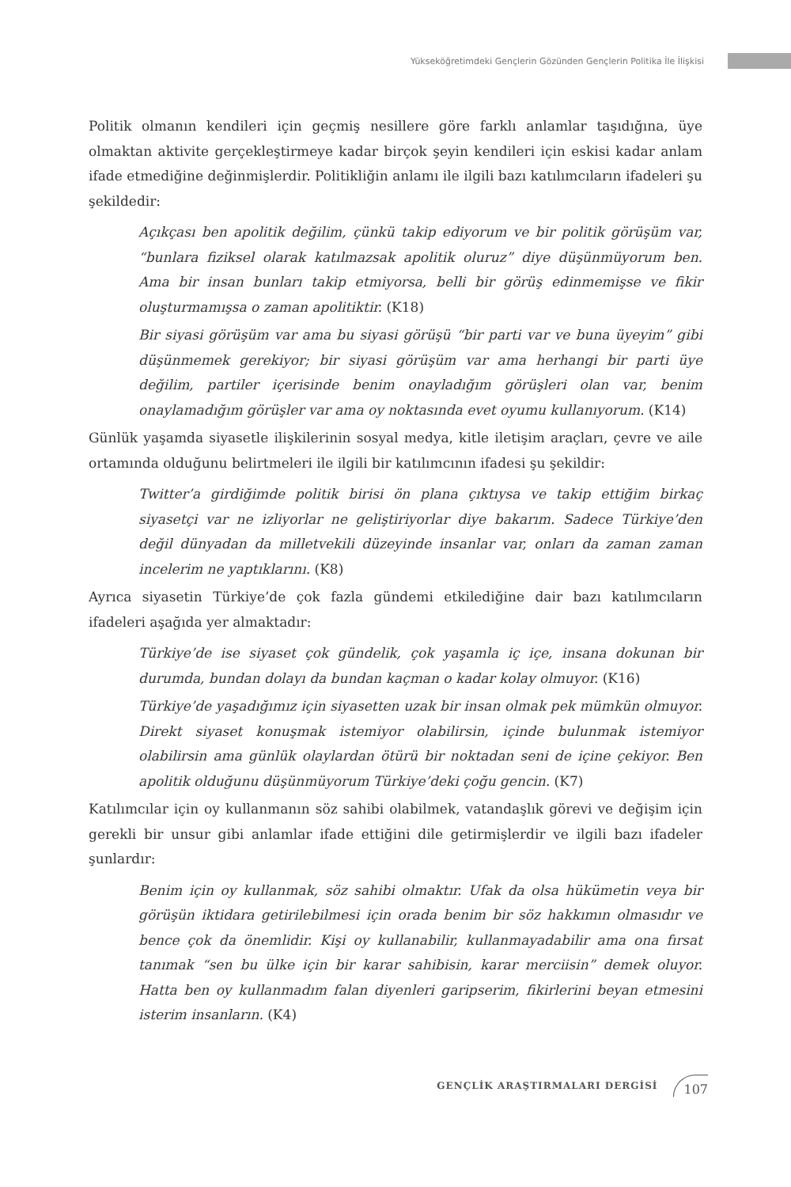Yükseköğretimdeki Gençlerin Gözünden Gençlerin Politika İle İlişkisi
Politik olmanın kendileri için geçmiş nesillere göre farklı anlamlar taşıdığına, üye olmaktan aktivite gerçekleştirmeye kadar birçok şeyin kendileri için eskisi kadar anlam ifade etmediğine değinmişlerdir. Politikliğin anlamı ile ilgili bazı katılımcıların ifadeleri şu şekildedir:
Açıkçası ben apolitik değilim, çünkü takip ediyorum ve bir politik görüşüm var, “bunlara fiziksel olarak katılmazsak apolitik oluruz” diye düşünmüyorum ben. Ama bir insan bunları takip etmiyorsa, belli bir görüş edinmemişse ve fikir oluşturmamışsa o zaman apolitiktir. (K18)
Bir siyasi görüşüm var ama bu siyasi görüşü “bir parti var ve buna üyeyim” gibi düşünmemek gerekiyor; bir siyasi görüşüm var ama herhangi bir parti üye değilim, partiler içerisinde benim onayladığım görüşleri olan var, benim onaylamadığım görüşler var ama oy noktasında evet oyumu kullanıyorum. (K14)
Günlük yaşamda siyasetle ilişkilerinin sosyal medya, kitle iletişim araçları, çevre ve aile ortamında olduğunu belirtmeleri ile ilgili bir katılımcının ifadesi şu şekildir:
Twitter’a girdiğimde politik birisi ön plana çıktıysa ve takip ettiğim birkaç siyasetçi var ne izliyorlar ne geliştiriyorlar diye bakarım. Sadece Türkiye’den değil dünyadan da milletvekili düzeyinde insanlar var, onları da zaman zaman incelerim ne yaptıklarını. (K8)
Ayrıca siyasetin Türkiye’de çok fazla gündemi etkilediğine dair bazı katılımcıların ifadeleri aşağıda yer almaktadır:
Türkiye’de ise siyaset çok gündelik, çok yaşamla iç içe, insana dokunan bir durumda, bundan dolayı da bundan kaçman o kadar kolay olmuyor. (K16)
Türkiye’de yaşadığımız için siyasetten uzak bir insan olmak pek mümkün olmuyor. Direkt siyaset konuşmak istemiyor olabilirsin, içinde bulunmak istemiyor olabilirsin ama günlük olaylardan ötürü bir noktadan seni de içine çekiyor. Ben apolitik olduğunu düşünmüyorum Türkiye’deki çoğu gencin. (K7)
Katılımcılar için oy kullanmanın söz sahibi olabilmek, vatandaşlık görevi ve değişim için gerekli bir unsur gibi anlamlar ifade ettiğini dile getirmişlerdir ve ilgili bazı ifadeler şunlardır:
Benim için oy kullanmak, söz sahibi olmaktır. Ufak da olsa hükümetin veya bir görüşün iktidara getirilebilmesi için orada benim bir söz hakkımın olmasıdır ve bence çok da önemlidir. Kişi oy kullanabilir, kullanmayadabilir ama ona fırsat tanımak “sen bu ülke için bir karar sahibisin, karar merciisin” demek oluyor. Hatta ben oy kullanmadım falan diyenleri garipserim, fikirlerini beyan etmesini isterim insanların. (K4)
GENÇLİK ARAŞTIRMALARI DERGİSİ 107